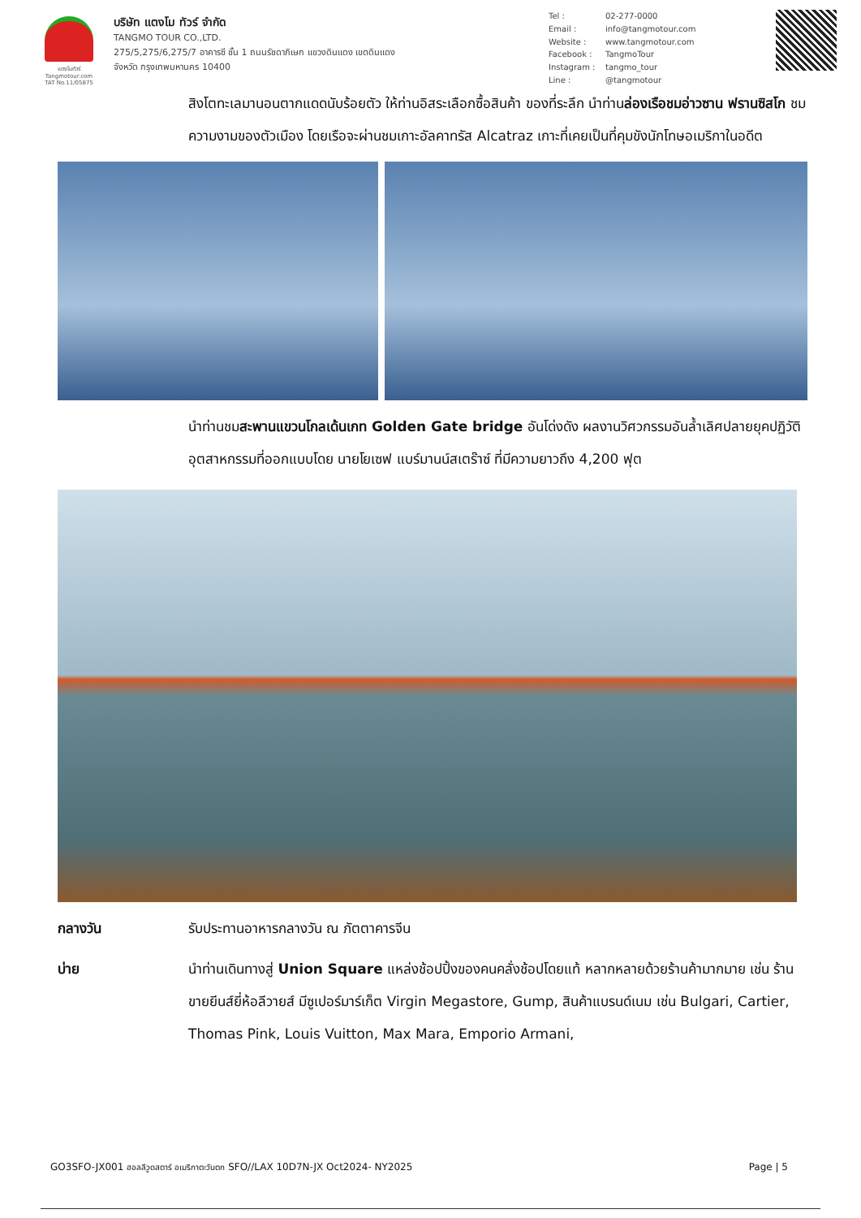แตงโมทัวร์
Tangmotour.com
TAT No.11/05875
บริษัท แตงโม ทัวร์ จำกัด
TANGMO TOUR CO.,LTD.
275/5,275/6,275/7 อาคารซี ชั้น 1 ถนนรัชดาภิเษก แขวงดินแดง เขตดินแดง
จังหวัด กรุงเทพมหานคร 10400
Tel : 02-277-0000 Email : info@tangmotour.com Website : www.tangmotour.com Facebook : TangmoTour Instagram : tangmo_tour Line : @tangmotour
สิงโตทะเลมานอนตากแดดนับร้อยตัว ให้ท่านอิสระเลือกซื้อสินค้า ของที่ระลึก นำท่านล่องเรือชมอ่าวซาน ฟรานซิสโก ชมความงามของตัวเมือง โดยเรือจะผ่านชมเกาะอัลคาทรัส Alcatraz เกาะที่เคยเป็นที่คุมขังนักโทษอเมริกาในอดีต
นำท่านชมสะพานแขวนโกลเด้นเกท Golden Gate bridge อันโด่งดัง ผลงานวิศวกรรมอันล้ำเลิศปลายยุคปฏิวัติอุตสาหกรรมที่ออกแบบโดย นายโยเซฟ แบร์มานน์สเตร๊าซ์ ที่มีความยาวถึง 4,200 ฟุต
กลางวัน รับประทานอาหารกลางวัน ณ ภัตตาคารจีน
บ่าย นำท่านเดินทางสู่ Union Square แหล่งช้อปปิ้งของคนคลั่งช้อปโดยแท้ หลากหลายด้วยร้านค้ามากมาย เช่น ร้านขายยีนส์ยี่ห้อลีวายส์ มีซูเปอร์มาร์เก็ต Virgin Megastore, Gump, สินค้าแบรนด์เนม เช่น Bulgari, Cartier, Thomas Pink, Louis Vuitton, Max Mara, Emporio Armani,
GO3SFO-JX001 ฮอลลีวูดสตาร์ อเมริกาตะวันตก SFO//LAX 10D7N-JX Oct2024- NY2025 Page | 5